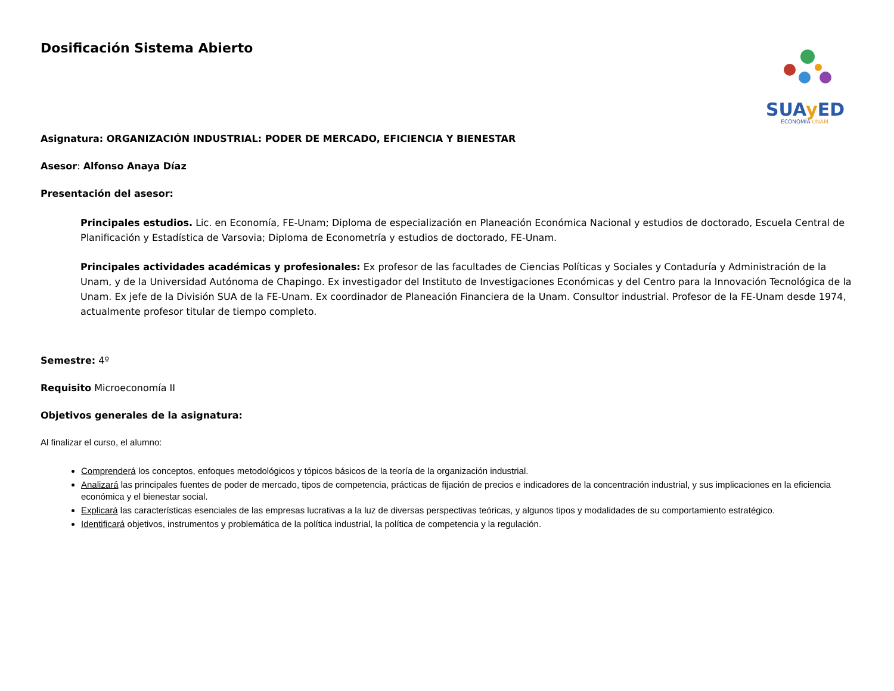Dosificación Sistema Abierto
SUAy ED
ECONOMÍA UNAM
Asignatura: ORGANIZACIÓN INDUSTRIAL: PODER DE MERCADO, EFICIENCIA Y BIENESTAR
Asesor: Alfonso Anaya Díaz
Presentación del asesor:
Principales estudios. Lic. en Economía, FE-Unam; Diploma de especialización en Planeación Económica Nacional y estudios de doctorado, Escuela Central de Planificación y Estadística de Varsovia; Diploma de Econometría y estudios de doctorado, FE-Unam.
Principales actividades académicas y profesionales: Ex profesor de las facultades de Ciencias Políticas y Sociales y Contaduría y Administración de la Unam, y de la Universidad Autónoma de Chapingo. Ex investigador del Instituto de Investigaciones Económicas y del Centro para la Innovación Tecnológica de la Unam. Ex jefe de la División SUA de la FE-Unam. Ex coordinador de Planeación Financiera de la Unam. Consultor industrial. Profesor de la FE-Unam desde 1974, actualmente profesor titular de tiempo completo.
Semestre: 4º
Requisito Microeconomía II
Objetivos generales de la asignatura:
Al finalizar el curso, el alumno:
Comprenderá los conceptos, enfoques metodológicos y tópicos básicos de la teoría de la organización industrial.
Analizará las principales fuentes de poder de mercado, tipos de competencia, prácticas de fijación de precios e indicadores de la concentración industrial, y sus implicaciones en la eficiencia económica y el bienestar social.
Explicará las características esenciales de las empresas lucrativas a la luz de diversas perspectivas teóricas, y algunos tipos y modalidades de su comportamiento estratégico.
Identificará objetivos, instrumentos y problemática de la política industrial, la política de competencia y la regulación.